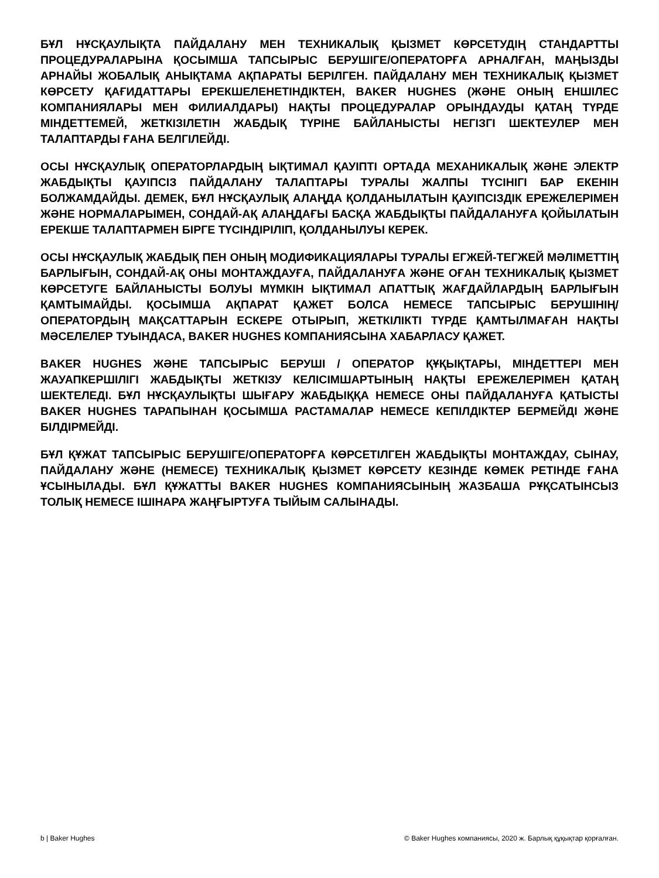БҰЛ НҰСҚАУЛЫҚТА ПАЙДАЛАНУ МЕН ТЕХНИКАЛЫҚ ҚЫЗМЕТ КӨРСЕТУДІҢ СТАНДАРТТЫ ПРОЦЕДУРАЛАРЫНА ҚОСЫМША ТАПСЫРЫС БЕРУШІГЕ/ОПЕРАТОРҒА АРНАЛҒАН, МАҢЫЗДЫ АРНАЙЫ ЖОБАЛЫҚ АНЫҚТАМА АҚПАРАТЫ БЕРІЛГЕН. ПАЙДАЛАНУ МЕН ТЕХНИКАЛЫҚ ҚЫЗМЕТ КӨРСЕТУ ҚАҒИДАТТАРЫ ЕРЕКШЕЛЕНЕТІНДІКТЕН, BAKER HUGHES (ЖӘНЕ ОНЫҢ ЕНШІЛЕС КОМПАНИЯЛАРЫ МЕН ФИЛИАЛДАРЫ) НАҚТЫ ПРОЦЕДУРАЛАР ОРЫНДАУДЫ ҚАТАҢ ТҮРДЕ МІНДЕТТЕМЕЙ, ЖЕТКІЗІЛЕТІН ЖАБДЫҚ ТҮРІНЕ БАЙЛАНЫСТЫ НЕГІЗГІ ШЕКТЕУЛЕР МЕН ТАЛАПТАРДЫ ҒАНА БЕЛГІЛЕЙДІ.
ОСЫ НҰСҚАУЛЫҚ ОПЕРАТОРЛАРДЫҢ ЫҚТИМАЛ ҚАУІПТІ ОРТАДА МЕХАНИКАЛЫҚ ЖӘНЕ ЭЛЕКТР ЖАБДЫҚТЫ ҚАУІПСІЗ ПАЙДАЛАНУ ТАЛАПТАРЫ ТУРАЛЫ ЖАЛПЫ ТҮСІНІГІ БАР ЕКЕНІН БОЛЖАМДАЙДЫ. ДЕМЕК, БҰЛ НҰСҚАУЛЫҚ АЛАҢДА ҚОЛДАНЫЛАТЫН ҚАУІПСІЗДІК ЕРЕЖЕЛЕРІМЕН ЖӘНЕ НОРМАЛАРЫМЕН, СОНДАЙ-АҚ АЛАҢДАҒЫ БАСҚА ЖАБДЫҚТЫ ПАЙДАЛАНУҒА ҚОЙЫЛАТЫН ЕРЕКШЕ ТАЛАПТАРМЕН БІРГЕ ТҮСІНДІРІЛІП, ҚОЛДАНЫЛУЫ КЕРЕК.
ОСЫ НҰСҚАУЛЫҚ ЖАБДЫҚ ПЕН ОНЫҢ МОДИФИКАЦИЯЛАРЫ ТУРАЛЫ ЕГЖЕЙ-ТЕГЖЕЙ МӘЛІМЕТТІҢ БАРЛЫҒЫН, СОНДАЙ-АҚ ОНЫ МОНТАЖДАУҒА, ПАЙДАЛАНУҒА ЖӘНЕ ОҒАН ТЕХНИКАЛЫҚ ҚЫЗМЕТ КӨРСЕТУГЕ БАЙЛАНЫСТЫ БОЛУЫ МҮМКІН ЫҚТИМАЛ АПАТТЫҚ ЖАҒДАЙЛАРДЫҢ БАРЛЫҒЫН ҚАМТЫМАЙДЫ. ҚОСЫМША АҚПАРАТ ҚАЖЕТ БОЛСА НЕМЕСЕ ТАПСЫРЫС БЕРУШІНІҢ/ ОПЕРАТОРДЫҢ МАҚСАТТАРЫН ЕСКЕРЕ ОТЫРЫП, ЖЕТКІЛІКТІ ТҮРДЕ ҚАМТЫЛМАҒАН НАҚТЫ МӘСЕЛЕЛЕР ТУЫНДАСА, BAKER HUGHES КОМПАНИЯСЫНА ХАБАРЛАСУ ҚАЖЕТ.
BAKER HUGHES ЖӘНЕ ТАПСЫРЫС БЕРУШІ / ОПЕРАТОР ҚҰҚЫҚТАРЫ, МІНДЕТТЕРІ МЕН ЖАУАПКЕРШІЛІГІ ЖАБДЫҚТЫ ЖЕТКІЗУ КЕЛІСІМШАРТЫНЫҢ НАҚТЫ ЕРЕЖЕЛЕРІМЕН ҚАТАҢ ШЕКТЕЛЕДІ. БҰЛ НҰСҚАУЛЫҚТЫ ШЫҒАРУ ЖАБДЫҚҚА НЕМЕСЕ ОНЫ ПАЙДАЛАНУҒА ҚАТЫСТЫ BAKER HUGHES ТАРАПЫНАН ҚОСЫМША РАСТАМАЛАР НЕМЕСЕ КЕПІЛДІКТЕР БЕРМЕЙДІ ЖӘНЕ БІЛДІРМЕЙДІ.
БҰЛ ҚҰЖАТ ТАПСЫРЫС БЕРУШІГЕ/ОПЕРАТОРҒА КӨРСЕТІЛГЕН ЖАБДЫҚТЫ МОНТАЖДАУ, СЫНАУ, ПАЙДАЛАНУ ЖӘНЕ (НЕМЕСЕ) ТЕХНИКАЛЫҚ ҚЫЗМЕТ КӨРСЕТУ КЕЗІНДЕ КӨМЕК РЕТІНДЕ ҒАНА ҰСЫНЫЛАДЫ. БҰЛ ҚҰЖАТТЫ BAKER HUGHES КОМПАНИЯСЫНЫҢ ЖАЗБАША РҰҚСАТЫНСЫЗ ТОЛЫҚ НЕМЕСЕ ІШІНАРА ЖАҢҒЫРТУҒА ТЫЙЫМ САЛЫНАДЫ.
b | Baker Hughes © Baker Hughes компаниясы, 2020 ж. Барлық құқықтар қорғалған.